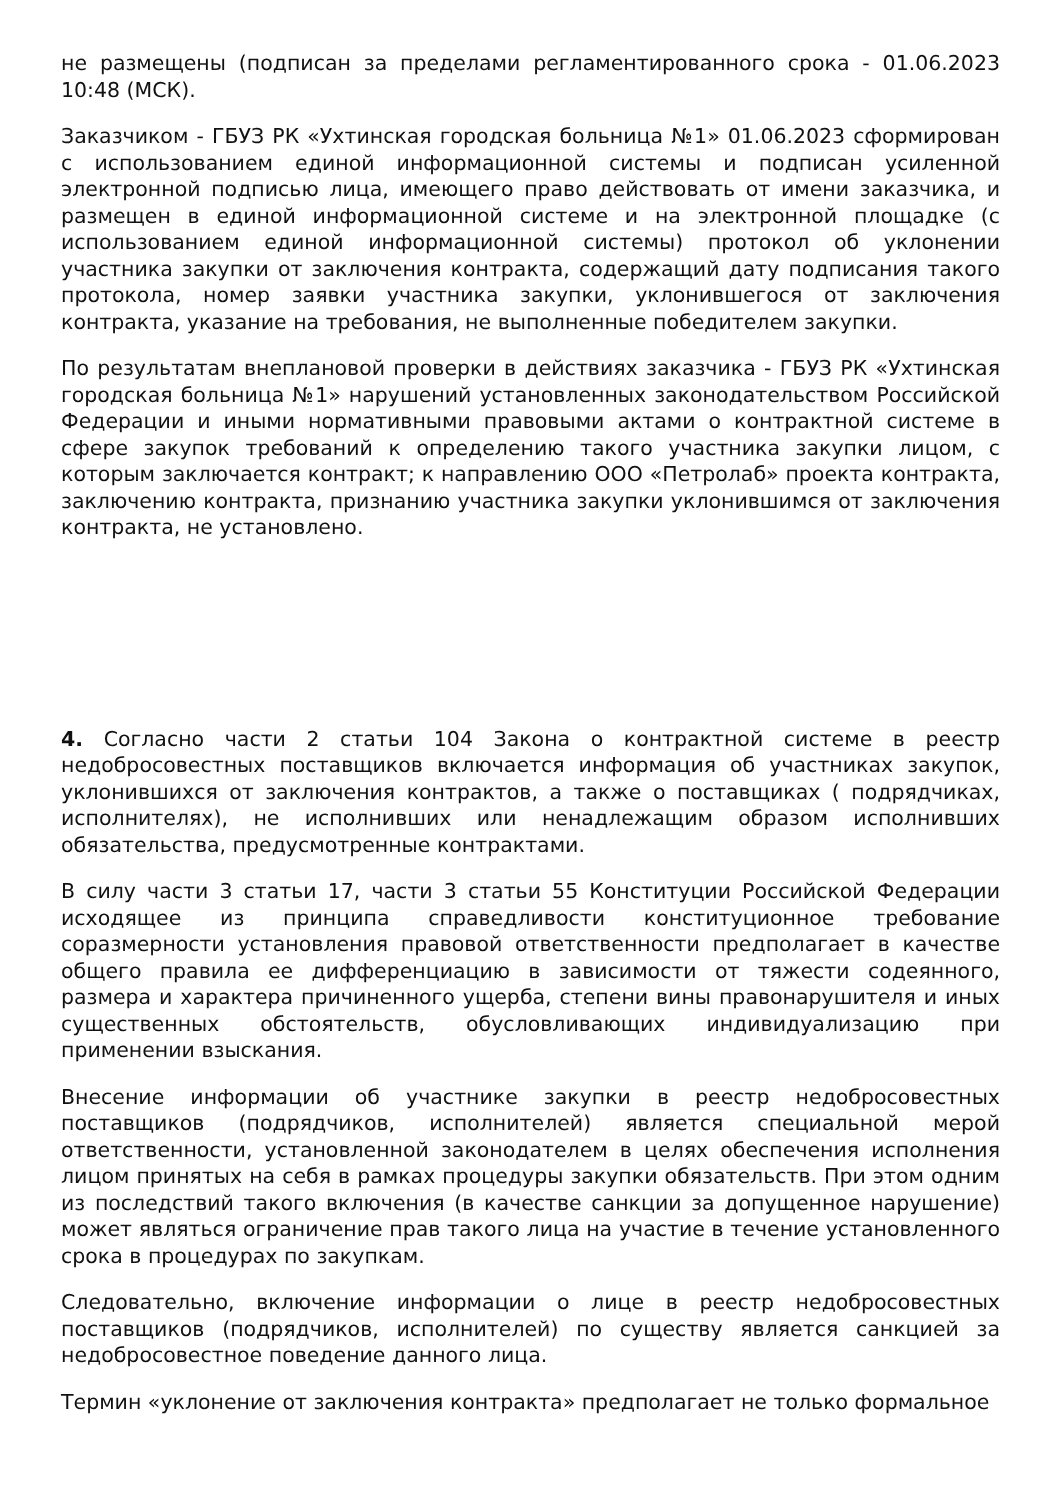не размещены (подписан за пределами регламентированного срока - 01.06.2023 10:48 (МСК).
Заказчиком - ГБУЗ РК «Ухтинская городская больница №1» 01.06.2023 сформирован с использованием единой информационной системы и подписан усиленной электронной подписью лица, имеющего право действовать от имени заказчика, и размещен в единой информационной системе и на электронной площадке (с использованием единой информационной системы) протокол об уклонении участника закупки от заключения контракта, содержащий дату подписания такого протокола, номер заявки участника закупки, уклонившегося от заключения контракта, указание на требования, не выполненные победителем закупки.
По результатам внеплановой проверки в действиях заказчика - ГБУЗ РК «Ухтинская городская больница №1» нарушений установленных законодательством Российской Федерации и иными нормативными правовыми актами о контрактной системе в сфере закупок требований к определению такого участника закупки лицом, с которым заключается контракт; к направлению ООО «Петролаб» проекта контракта, заключению контракта, признанию участника закупки уклонившимся от заключения контракта, не установлено.
4. Согласно части 2 статьи 104 Закона о контрактной системе в реестр недобросовестных поставщиков включается информация об участниках закупок, уклонившихся от заключения контрактов, а также о поставщиках ( подрядчиках, исполнителях), не исполнивших или ненадлежащим образом исполнивших обязательства, предусмотренные контрактами.
В силу части 3 статьи 17, части 3 статьи 55 Конституции Российской Федерации исходящее из принципа справедливости конституционное требование соразмерности установления правовой ответственности предполагает в качестве общего правила ее дифференциацию в зависимости от тяжести содеянного, размера и характера причиненного ущерба, степени вины правонарушителя и иных существенных обстоятельств, обусловливающих индивидуализацию при применении взыскания.
Внесение информации об участнике закупки в реестр недобросовестных поставщиков (подрядчиков, исполнителей) является специальной мерой ответственности, установленной законодателем в целях обеспечения исполнения лицом принятых на себя в рамках процедуры закупки обязательств. При этом одним из последствий такого включения (в качестве санкции за допущенное нарушение) может являться ограничение прав такого лица на участие в течение установленного срока в процедурах по закупкам.
Следовательно, включение информации о лице в реестр недобросовестных поставщиков (подрядчиков, исполнителей) по существу является санкцией за недобросовестное поведение данного лица.
Термин «уклонение от заключения контракта» предполагает не только формальное